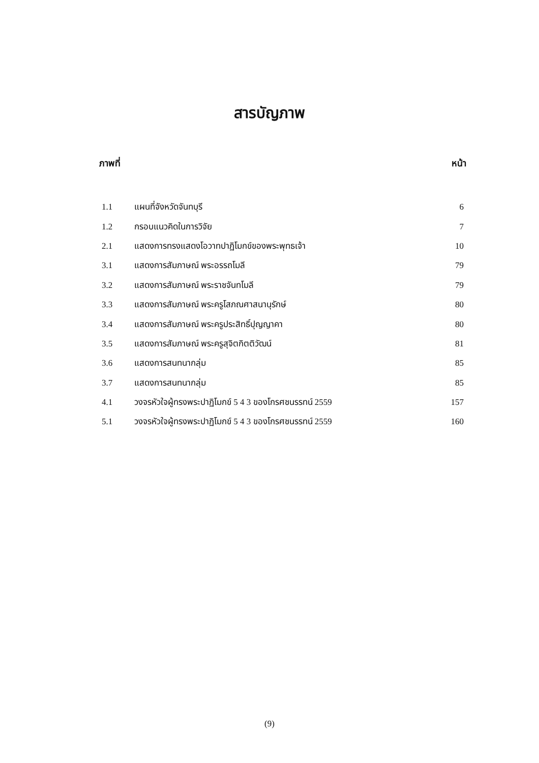สารบัญภาพ
ภาพที่ หน้า
1.1 แผนที่จังหวัดจันทบุรี 6
1.2 กรอบแนวคิดในการวิจัย 7
2.1 แสดงการทรงแสดงโอวาทปาฏิโมกข์ของพระพุทธเจ้า 10
3.1 แสดงการสัมภาษณ์ พระอรรถโมลี 79
3.2 แสดงการสัมภาษณ์ พระราชจันทโมลี 79
3.3 แสดงการสัมภาษณ์ พระครูโสภณศาสนานุรักษ์ 80
3.4 แสดงการสัมภาษณ์ พระครูประสิทธิ์ปุญญาคา 80
3.5 แสดงการสัมภาษณ์ พระครูสุจิตกิตติวัฒน์ 81
3.6 แสดงการสนทนากลุ่ม 85
3.7 แสดงการสนทนากลุ่ม 85
4.1 วงจรหัวใจผู้ทรงพระปาฏิโมกข์ 5 4 3 ของโกรศชนรรทน์ 2559 157
5.1 วงจรหัวใจผู้ทรงพระปาฏิโมกข์ 5 4 3 ของโกรศชนรรทน์ 2559 160
(9)